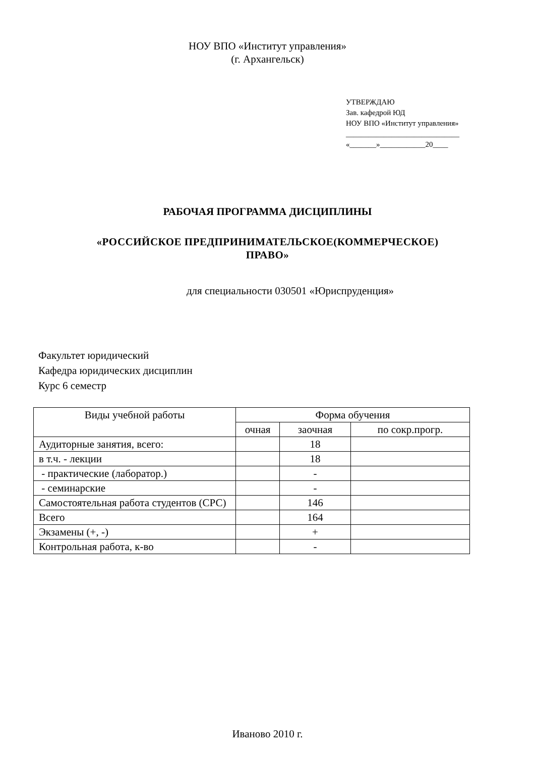НОУ ВПО «Институт управления»
(г. Архангельск)
УТВЕРЖДАЮ
Зав. кафедрой ЮД
НОУ ВПО «Институт управления»
______________________________
«_______»____________20____
РАБОЧАЯ ПРОГРАММА ДИСЦИПЛИНЫ
«РОССИЙСКОЕ ПРЕДПРИНИМАТЕЛЬСКОЕ(КОММЕРЧЕСКОЕ)
ПРАВО»
для специальности 030501 «Юриспруденция»
Факультет юридический
Кафедра юридических дисциплин
Курс 6 семестр
| Виды учебной работы | Форма обучения | | |
| --- | --- | --- | --- |
| | очная | заочная | по сокр.прогр. |
| Аудиторные занятия, всего: | | 18 | |
| в т.ч. - лекции | | 18 | |
| - практические (лаборатор.) | | - | |
| - семинарские | | - | |
| Самостоятельная работа студентов (СРС) | | 146 | |
| Всего | | 164 | |
| Экзамены (+, -) | | + | |
| Контрольная работа, к-во | | - | |
Иваново 2010 г.